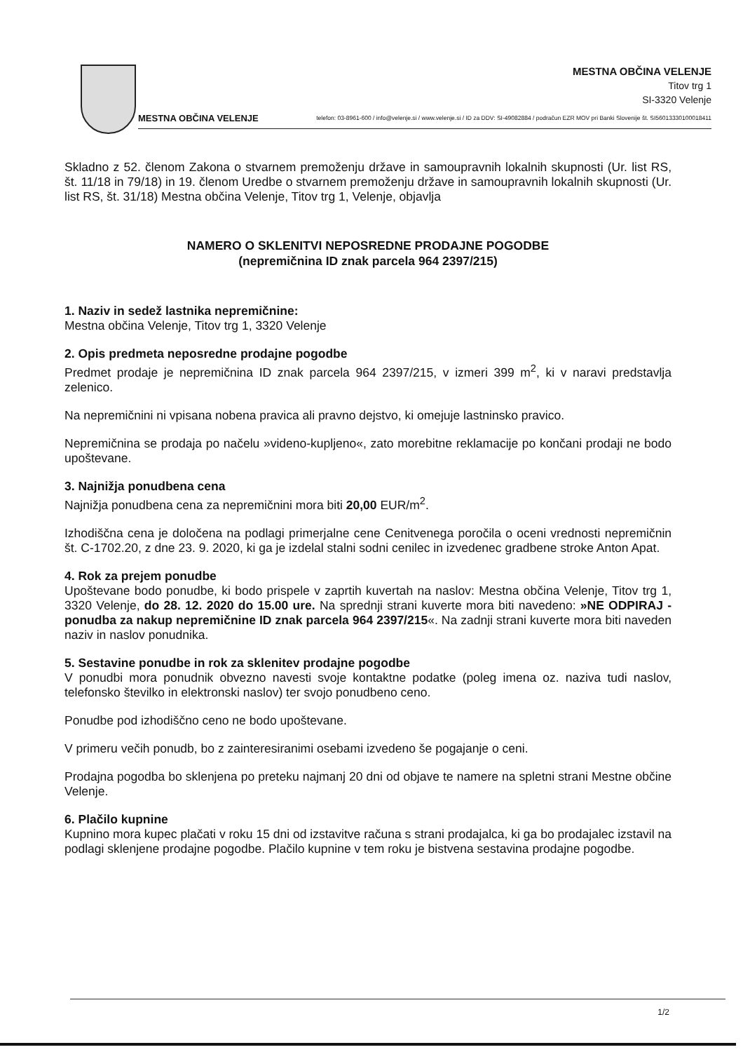MESTNA OBČINA VELENJE
Titov trg 1
SI-3320 Velenje
MESTNA OBČINA VELENJE telefon: 03-8961-600 / info@velenje.si / www.velenje.si / ID za DDV: SI-49082884 / podračun EZR MOV pri Banki Slovenije št. SI56013330100018411
Skladno z 52. členom Zakona o stvarnem premoženju države in samoupravnih lokalnih skupnosti (Ur. list RS, št. 11/18 in 79/18) in 19. členom Uredbe o stvarnem premoženju države in samoupravnih lokalnih skupnosti (Ur. list RS, št. 31/18) Mestna občina Velenje, Titov trg 1, Velenje, objavlja
NAMERO O SKLENITVI NEPOSREDNE PRODAJNE POGODBE
(nepremičnina ID znak parcela 964 2397/215)
1. Naziv in sedež lastnika nepremičnine:
Mestna občina Velenje, Titov trg 1, 3320 Velenje
2. Opis predmeta neposredne prodajne pogodbe
Predmet prodaje je nepremičnina ID znak parcela 964 2397/215, v izmeri 399 m<sup>2</sup>, ki v naravi predstavlja zelenico.
Na nepremičnini ni vpisana nobena pravica ali pravno dejstvo, ki omejuje lastninsko pravico.
Nepremičnina se prodaja po načelu »videno-kupljeno«, zato morebitne reklamacije po končani prodaji ne bodo upoštevane.
3. Najnižja ponudbena cena
Najnižja ponudbena cena za nepremičnini mora biti 20,00 EUR/m<sup>2</sup>.
Izhodiščna cena je določena na podlagi primerjalne cene Cenitvenega poročila o oceni vrednosti nepremičnin št. C-1702.20, z dne 23. 9. 2020, ki ga je izdelal stalni sodni cenilec in izvedenec gradbene stroke Anton Apat.
4. Rok za prejem ponudbe
Upoštevane bodo ponudbe, ki bodo prispele v zaprtih kuvertah na naslov: Mestna občina Velenje, Titov trg 1, 3320 Velenje, do 28. 12. 2020 do 15.00 ure. Na sprednji strani kuverte mora biti navedeno: »NE ODPIRAJ - ponudba za nakup nepremičnine ID znak parcela 964 2397/215«. Na zadnji strani kuverte mora biti naveden naziv in naslov ponudnika.
5. Sestavine ponudbe in rok za sklenitev prodajne pogodbe
V ponudbi mora ponudnik obvezno navesti svoje kontaktne podatke (poleg imena oz. naziva tudi naslov, telefonsko številko in elektronski naslov) ter svojo ponudbeno ceno.
Ponudbe pod izhodiščno ceno ne bodo upoštevane.
V primeru večih ponudb, bo z zainteresiranimi osebami izvedeno še pogajanje o ceni.
Prodajna pogodba bo sklenjena po preteku najmanj 20 dni od objave te namere na spletni strani Mestne občine Velenje.
6. Plačilo kupnine
Kupnino mora kupec plačati v roku 15 dni od izstavitve računa s strani prodajalca, ki ga bo prodajalec izstavil na podlagi sklenjene prodajne pogodbe. Plačilo kupnine v tem roku je bistvena sestavina prodajne pogodbe.
1/2